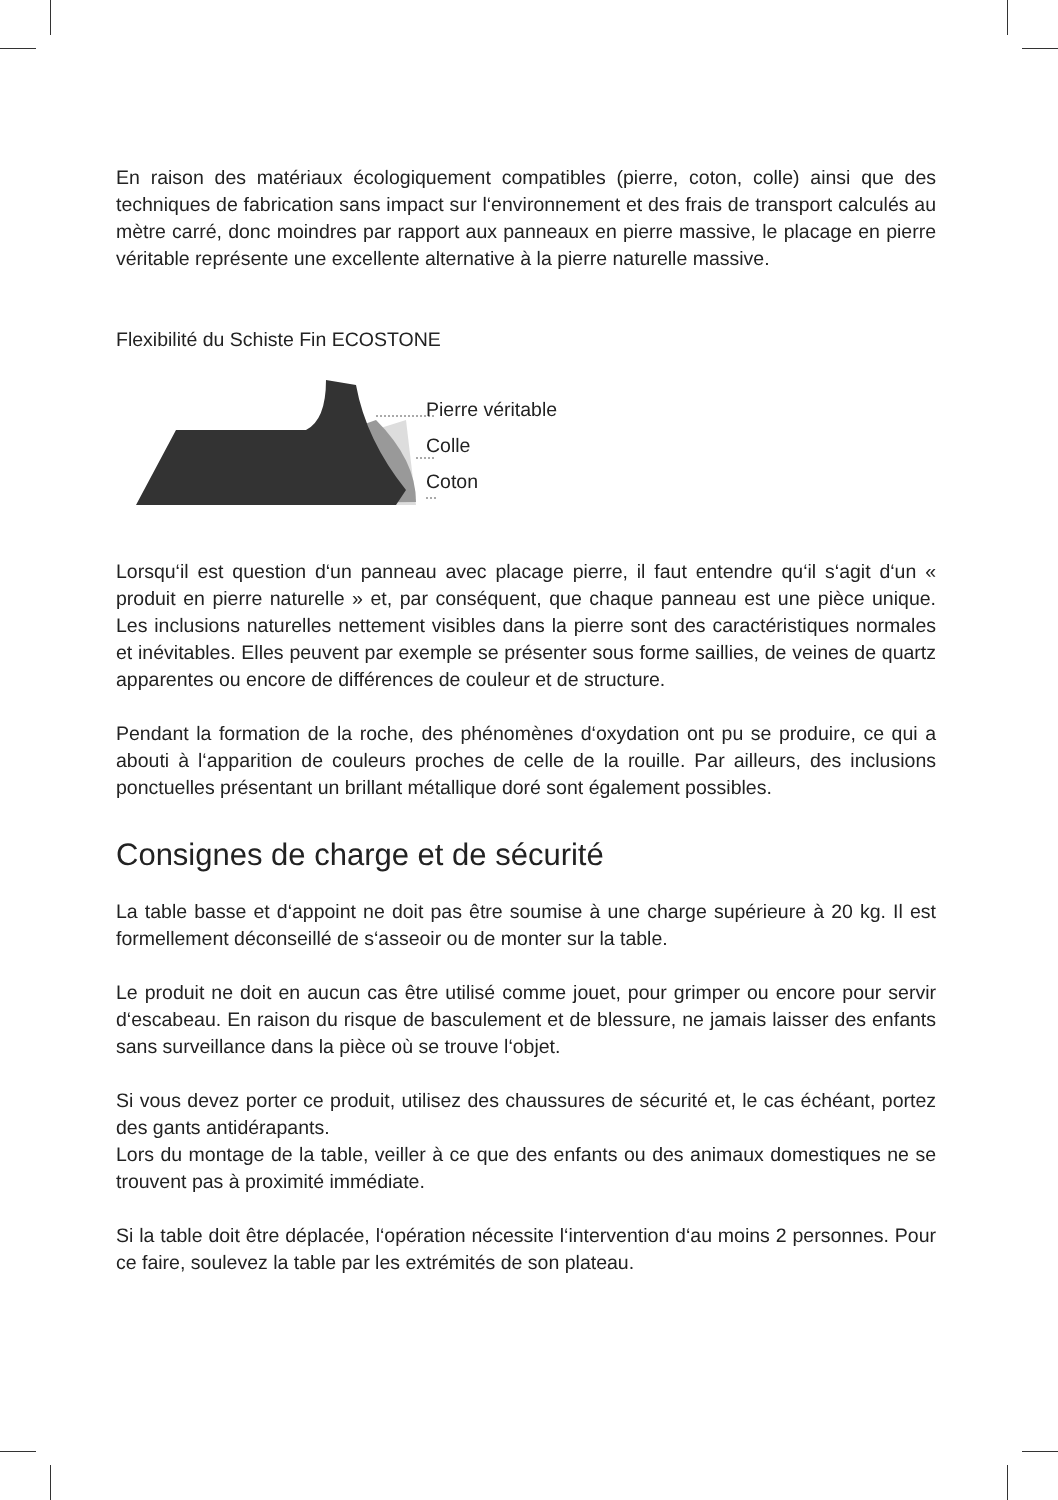En raison des matériaux écologiquement compatibles (pierre, coton, colle) ainsi que des techniques de fabrication sans impact sur l‘environnement et des frais de transport calculés au mètre carré, donc moindres par rapport aux panneaux en pierre massive, le placage en pierre véritable représente une excellente alternative à la pierre naturelle massive.
Flexibilité du Schiste Fin ECOSTONE
Pierre véritable
Colle
Coton
Lorsqu‘il est question d‘un panneau avec placage pierre, il faut entendre qu‘il s‘agit d‘un « produit en pierre naturelle » et, par conséquent, que chaque panneau est une pièce unique. Les inclusions naturelles nettement visibles dans la pierre sont des caractéristiques normales et inévitables. Elles peuvent par exemple se présenter sous forme saillies, de veines de quartz apparentes ou encore de différences de couleur et de structure.
Pendant la formation de la roche, des phénomènes d‘oxydation ont pu se produire, ce qui a abouti à l‘apparition de couleurs proches de celle de la rouille. Par ailleurs, des inclusions ponctuelles présentant un brillant métallique doré sont également possibles.
Consignes de charge et de sécurité
La table basse et d‘appoint ne doit pas être soumise à une charge supérieure à 20 kg. Il est formellement déconseillé de s‘asseoir ou de monter sur la table.
Le produit ne doit en aucun cas être utilisé comme jouet, pour grimper ou encore pour servir d‘escabeau. En raison du risque de basculement et de blessure, ne jamais laisser des enfants sans surveillance dans la pièce où se trouve l‘objet.
Si vous devez porter ce produit, utilisez des chaussures de sécurité et, le cas échéant, portez des gants antidérapants.
Lors du montage de la table, veiller à ce que des enfants ou des animaux domestiques ne se trouvent pas à proximité immédiate.
Si la table doit être déplacée, l‘opération nécessite l‘intervention d‘au moins 2 personnes. Pour ce faire, soulevez la table par les extrémités de son plateau.